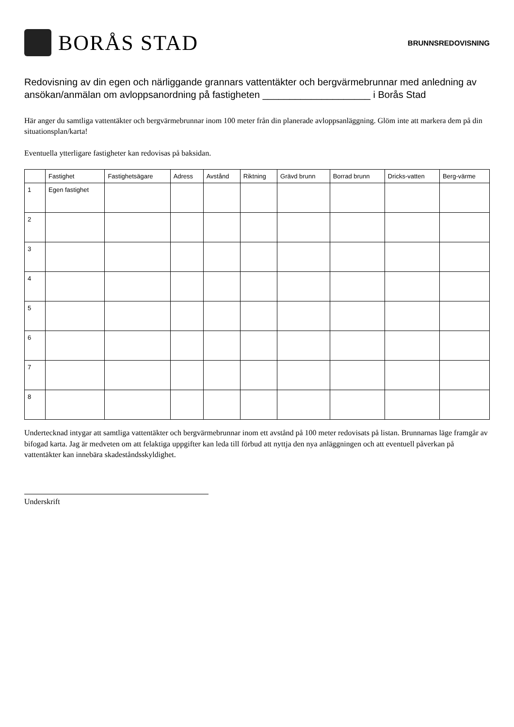BORÅS STAD
BRUNNSREDOVISNING
Redovisning av din egen och närliggande grannars vattentäkter och bergvärmebrunnar med anledning av ansökan/anmälan om avloppsanordning på fastigheten ____________________ i Borås Stad
Här anger du samtliga vattentäkter och bergvärmebrunnar inom 100 meter från din planerade avloppsanläggning. Glöm inte att markera dem på din situationsplan/karta!
Eventuella ytterligare fastigheter kan redovisas på baksidan.
| | Fastighet | Fastighetsägare | Adress | Avstånd | Riktning | Grävd brunn | Borrad brunn | Dricks-vatten | Berg-värme |
| --- | --- | --- | --- | --- | --- | --- | --- | --- | --- |
| 1 | Egen fastighet | | | | | | | | |
| 2 | | | | | | | | | |
| 3 | | | | | | | | | |
| 4 | | | | | | | | | |
| 5 | | | | | | | | | |
| 6 | | | | | | | | | |
| 7 | | | | | | | | | |
| 8 | | | | | | | | | |
Undertecknad intygar att samtliga vattentäkter och bergvärmebrunnar inom ett avstånd på 100 meter redovisats på listan. Brunnarnas läge framgår av bifogad karta. Jag är medveten om att felaktiga uppgifter kan leda till förbud att nyttja den nya anläggningen och att eventuell påverkan på vattentäkter kan innebära skadeståndsskyldighet.
Underskrift